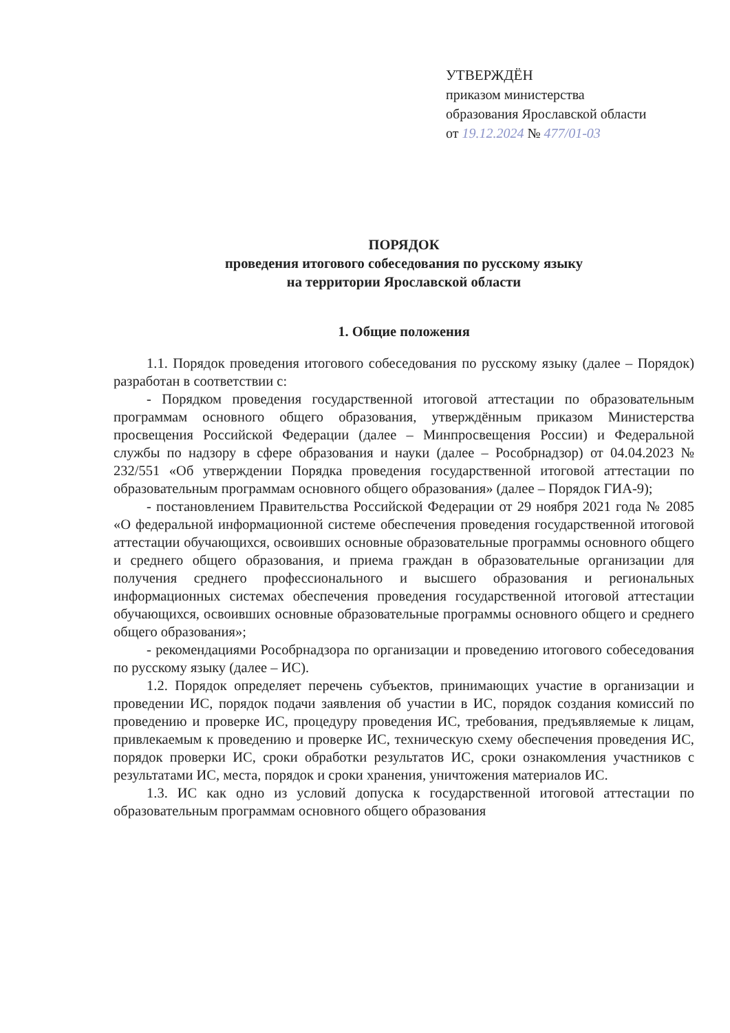УТВЕРЖДЁН
приказом министерства
образования Ярославской области
от 19.12.2024 № 477/01-03
ПОРЯДОК
проведения итогового собеседования по русскому языку
на территории Ярославской области
1. Общие положения
1.1. Порядок проведения итогового собеседования по русскому языку (далее – Порядок) разработан в соответствии с:
- Порядком проведения государственной итоговой аттестации по образовательным программам основного общего образования, утверждённым приказом Министерства просвещения Российской Федерации (далее – Минпросвещения России) и Федеральной службы по надзору в сфере образования и науки (далее – Рособрнадзор) от 04.04.2023 № 232/551 «Об утверждении Порядка проведения государственной итоговой аттестации по образовательным программам основного общего образования» (далее – Порядок ГИА-9);
- постановлением Правительства Российской Федерации от 29 ноября 2021 года № 2085 «О федеральной информационной системе обеспечения проведения государственной итоговой аттестации обучающихся, освоивших основные образовательные программы основного общего и среднего общего образования, и приема граждан в образовательные организации для получения среднего профессионального и высшего образования и региональных информационных системах обеспечения проведения государственной итоговой аттестации обучающихся, освоивших основные образовательные программы основного общего и среднего общего образования»;
- рекомендациями Рособрнадзора по организации и проведению итогового собеседования по русскому языку (далее – ИС).
1.2. Порядок определяет перечень субъектов, принимающих участие в организации и проведении ИС, порядок подачи заявления об участии в ИС, порядок создания комиссий по проведению и проверке ИС, процедуру проведения ИС, требования, предъявляемые к лицам, привлекаемым к проведению и проверке ИС, техническую схему обеспечения проведения ИС, порядок проверки ИС, сроки обработки результатов ИС, сроки ознакомления участников с результатами ИС, места, порядок и сроки хранения, уничтожения материалов ИС.
1.3. ИС как одно из условий допуска к государственной итоговой аттестации по образовательным программам основного общего образования